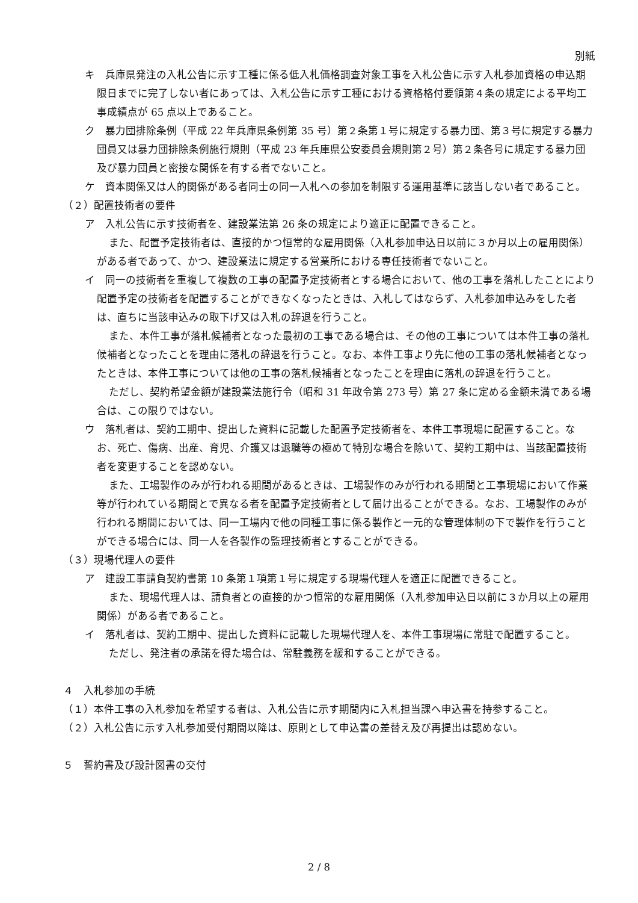別紙
キ　兵庫県発注の入札公告に示す工種に係る低入札価格調査対象工事を入札公告に示す入札参加資格の申込期限日までに完了しない者にあっては、入札公告に示す工種における資格格付要領第４条の規定による平均工事成績点が 65 点以上であること。
ク　暴力団排除条例（平成 22 年兵庫県条例第 35 号）第２条第１号に規定する暴力団、第３号に規定する暴力団員又は暴力団排除条例施行規則（平成 23 年兵庫県公安委員会規則第２号）第２条各号に規定する暴力団及び暴力団員と密接な関係を有する者でないこと。
ケ　資本関係又は人的関係がある者同士の同一入札への参加を制限する運用基準に該当しない者であること。
（２）配置技術者の要件
ア　入札公告に示す技術者を、建設業法第 26 条の規定により適正に配置できること。
また、配置予定技術者は、直接的かつ恒常的な雇用関係（入札参加申込日以前に３か月以上の雇用関係）がある者であって、かつ、建設業法に規定する営業所における専任技術者でないこと。
イ　同一の技術者を重複して複数の工事の配置予定技術者とする場合において、他の工事を落札したことにより配置予定の技術者を配置することができなくなったときは、入札してはならず、入札参加申込みをした者は、直ちに当該申込みの取下げ又は入札の辞退を行うこと。
また、本件工事が落札候補者となった最初の工事である場合は、その他の工事については本件工事の落札候補者となったことを理由に落札の辞退を行うこと。なお、本件工事より先に他の工事の落札候補者となったときは、本件工事については他の工事の落札候補者となったことを理由に落札の辞退を行うこと。
ただし、契約希望金額が建設業法施行令（昭和 31 年政令第 273 号）第 27 条に定める金額未満である場合は、この限りではない。
ウ　落札者は、契約工期中、提出した資料に記載した配置予定技術者を、本件工事現場に配置すること。なお、死亡、傷病、出産、育児、介護又は退職等の極めて特別な場合を除いて、契約工期中は、当該配置技術者を変更することを認めない。
また、工場製作のみが行われる期間があるときは、工場製作のみが行われる期間と工事現場において作業等が行われている期間とで異なる者を配置予定技術者として届け出ることができる。なお、工場製作のみが行われる期間においては、同一工場内で他の同種工事に係る製作と一元的な管理体制の下で製作を行うことができる場合には、同一人を各製作の監理技術者とすることができる。
（３）現場代理人の要件
ア　建設工事請負契約書第 10 条第１項第１号に規定する現場代理人を適正に配置できること。
また、現場代理人は、請負者との直接的かつ恒常的な雇用関係（入札参加申込日以前に３か月以上の雇用関係）がある者であること。
イ　落札者は、契約工期中、提出した資料に記載した現場代理人を、本件工事現場に常駐で配置すること。
ただし、発注者の承諾を得た場合は、常駐義務を緩和することができる。
４　入札参加の手続
（１）本件工事の入札参加を希望する者は、入札公告に示す期間内に入札担当課へ申込書を持参すること。
（２）入札公告に示す入札参加受付期間以降は、原則として申込書の差替え及び再提出は認めない。
５　誓約書及び設計図書の交付
2 / 8